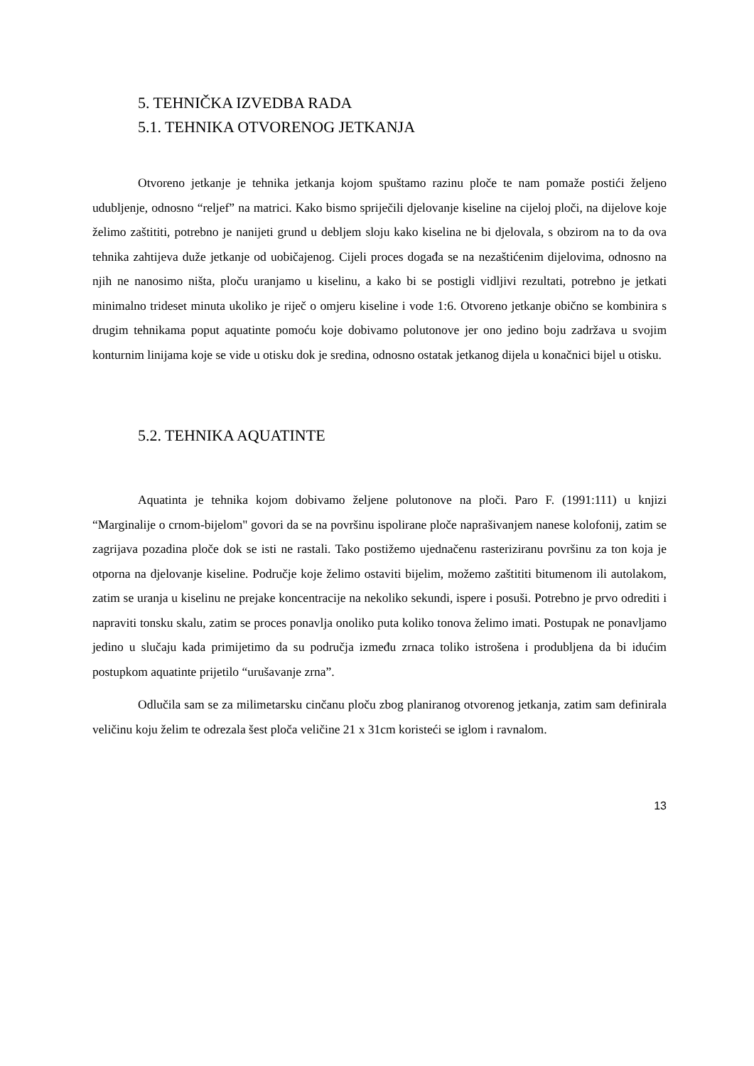5. TEHNIČKA IZVEDBA RADA
5.1. TEHNIKA OTVORENOG JETKANJA
Otvoreno jetkanje je tehnika jetkanja kojom spuštamo razinu ploče te nam pomaže postići željeno udubljenje, odnosno “reljef” na matrici. Kako bismo spriječili djelovanje kiseline na cijeloj ploči, na dijelove koje želimo zaštititi, potrebno je nanijeti grund u debljem sloju kako kiselina ne bi djelovala, s obzirom na to da ova tehnika zahtijeva duže jetkanje od uobičajenog. Cijeli proces događa se na nezaštićenim dijelovima, odnosno na njih ne nanosimo ništa, ploču uranjamo u kiselinu, a kako bi se postigli vidljivi rezultati, potrebno je jetkati minimalno trideset minuta ukoliko je riječ o omjeru kiseline i vode 1:6. Otvoreno jetkanje obično se kombinira s drugim tehnikama poput aquatinte pomoću koje dobivamo polutonove jer ono jedino boju zadržava u svojim konturnim linijama koje se vide u otisku dok je sredina, odnosno ostatak jetkanog dijela u konačnici bijel u otisku.
5.2. TEHNIKA AQUATINTE
Aquatinta je tehnika kojom dobivamo željene polutonove na ploči. Paro F. (1991:111) u knjizi “Marginalije o crnom-bijelom" govori da se na površinu ispolirane ploče naprašivanjem nanese kolofonij, zatim se zagrijava pozadina ploče dok se isti ne rastali. Tako postižemo ujednačenu rasteriziranu površinu za ton koja je otporna na djelovanje kiseline. Područje koje želimo ostaviti bijelim, možemo zaštititi bitumenom ili autolakom, zatim se uranja u kiselinu ne prejake koncentracije na nekoliko sekundi, ispere i posuši. Potrebno je prvo odrediti i napraviti tonsku skalu, zatim se proces ponavlja onoliko puta koliko tonova želimo imati. Postupak ne ponavljamo jedino u slučaju kada primijetimo da su područja između zrnaca toliko istrošena i produbljena da bi idućim postupkom aquatinte prijetilo “urušavanje zrna”.
Odlučila sam se za milimetarsku cinčanu ploču zbog planiranog otvorenog jetkanja, zatim sam definirala veličinu koju želim te odrezala šest ploča veličine 21 x 31cm koristeći se iglom i ravnalom.
13